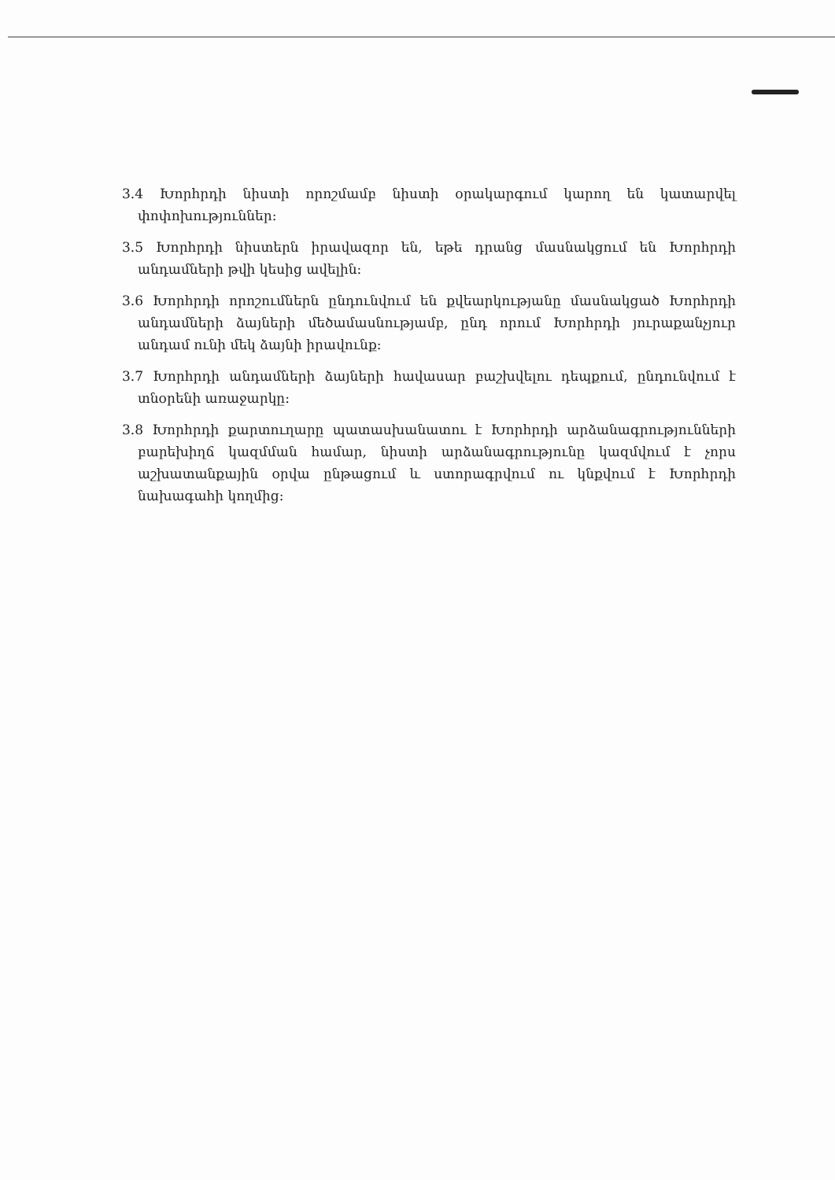3.4 Խորհրդի նիստի որոշմամբ նիստի օրակարգում կարող են կատարվել փոփոխություններ:
3.5 Խորհրդի նիստերն իրավազոր են, եթե դրանց մասնակցում են Խորհրդի անդամների թվի կեսից ավելին:
3.6 Խորհրդի որոշումներն ընդունվում են քվեարկությանը մասնակցած Խորհրդի անդամների ձայների մեծամասնությամբ, ընդ որում Խորհրդի յուրաքանչյուր անդամ ունի մեկ ձայնի իրավունք:
3.7 Խորհրդի անդամների ձայների հավասար բաշխվելու դեպքում, ընդունվում է տնօրենի առաջարկը:
3.8 Խորհրդի քարտուղարը պատասխանատու է Խորհրդի արձանագրությունների բարեխիղճ կազմման համար, նիստի արձանագրությունը կազմվում է չորս աշխատանքային օրվա ընթացում և ստորագրվում ու կնքվում է Խորհրդի նախագահի կողմից: